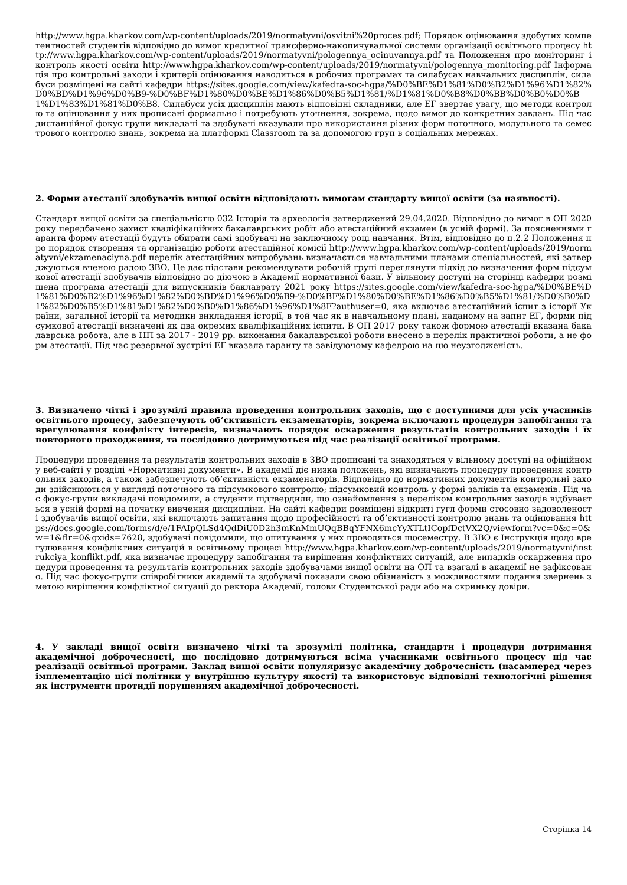http://www.hgpa.kharkov.com/wp-content/uploads/2019/normatyvni/osvitni%20proces.pdf; Порядок оцінювання здобутих компетентностей студентів відповідно до вимог кредитної трансферно-накопичувальної системи організації освітнього процесу http://www.hgpa.kharkov.com/wp-content/uploads/2019/normatyvni/pologennya_ocinuvannya.pdf та Положення про моніторинг і контроль якості освіти http://www.hgpa.kharkov.com/wp-content/uploads/2019/normatyvni/pologennya_monitoring.pdf Інформація про контрольні заходи і критерії оцінювання наводиться в робочих програмах та силабусах навчальних дисциплін, силабуси розміщені на сайті кафедри https://sites.google.com/view/kafedra-soc-hgpa/%D0%BE%D1%81%D0%B2%D1%96%D1%82%D0%BD%D1%96%D0%B9-%D0%BF%D1%80%D0%BE%D1%86%D0%B5%D1%81/%D1%81%D0%B8%D0%BB%D0%B0%D0%B1%D1%83%D1%81%D0%B8. Силабуси усіх дисциплін мають відповідні складники, але ЕГ звертає увагу, що методи контролю та оцінювання у них прописані формально і потребують уточнення, зокрема, щодо вимог до конкретних завдань. Під час дистанційної фокус групи викладачі та здобувачі вказували про використання різних форм поточного, модульного та семестрового контролю знань, зокрема на платформі Classroom та за допомогою груп в соціальних мережах.
2. Форми атестації здобувачів вищої освіти відповідають вимогам стандарту вищої освіти (за наявності).
Стандарт вищої освіти за спеціальністю 032 Історія та археологія затверджений 29.04.2020. Відповідно до вимог в ОП 2020 року передбачено захист кваліфікаційних бакалаврських робіт або атестаційний екзамен (в усній формі). За поясненнями гаранта форму атестації будуть обирати самі здобувачі на заключному році навчання. Втім, відповідно до п.2.2 Положення про порядок створення та організацію роботи атестаційної комісії http://www.hgpa.kharkov.com/wp-content/uploads/2019/normatyvni/ekzamenaciyna.pdf перелік атестаційних випробувань визначається навчальними планами спеціальностей, які затверджуються вченою радою ЗВО. Це дає підстави рекомендувати робочій групі переглянути підхід до визначення форм підсумкової атестації здобувачів відповідно до діючою в Академії нормативної бази. У вільному доступі на сторінці кафедри розміщена програма атестації для випускників баклаврату 2021 року https://sites.google.com/view/kafedra-soc-hgpa/%D0%BE%D1%81%D0%B2%D1%96%D1%82%D0%BD%D1%96%D0%B9-%D0%BF%D1%80%D0%BE%D1%86%D0%B5%D1%81/%D0%B0%D1%82%D0%B5%D1%81%D1%82%D0%B0%D1%86%D1%96%D1%8F?authuser=0, яка включає атестаційний іспит з історії України, загальної історії та методики викладання історії, в той час як в навчальному плані, наданому на запит ЕГ, форми підсумкової атестації визначені як два окремих кваліфікаційних іспити. В ОП 2017 року також формою атестації вказана бакалаврська робота, але в НП за 2017 - 2019 рр. виконання бакалаврської роботи внесено в перелік практичної роботи, а не форм атестації. Під час резервної зустрічі ЕГ вказала гаранту та завідуючому кафедрою на цю неузгодженість.
3. Визначено чіткі і зрозумілі правила проведення контрольних заходів, що є доступними для усіх учасників освітнього процесу, забезпечують об’єктивність екзаменаторів, зокрема включають процедури запобігання та врегулювання конфлікту інтересів, визначають порядок оскарження результатів контрольних заходів і їх повторного проходження, та послідовно дотримуються під час реалізації освітньої програми.
Процедури проведення та результатів контрольних заходів в ЗВО прописані та знаходяться у вільному доступі на офіційному веб-сайті у розділі «Нормативні документи». В академії діє низка положень, які визначають процедуру проведення контрольних заходів, а також забезпечують об’єктивність екзаменаторів. Відповідно до нормативних документів контрольні заходи здійснюються у вигляді поточного та підсумкового контролю; підсумковий контроль у формі заліків та екзаменів. Під час фокус-групи викладачі повідомили, а студенти підтвердили, що ознайомлення з переліком контрольних заходів відбувається в усній формі на початку вивчення дисципліни. На сайті кафедри розміщені відкриті гугл форми стосовно задоволеності здобувачів вищої освіти, які включають запитання щодо професійності та об’єктивності контролю знань та оцінювання https://docs.google.com/forms/d/e/1FAIpQLSd4QdDiU0D2h3mKnMmUQqBBqYFNX6mcYyXTLtICopfDctVX2Q/viewform?vc=0&c=0&w=1&flr=0&gxids=7628, здобувачі повідомили, що опитування у них проводяться щосеместру. В ЗВО є Інструкція щодо врегулювання конфліктних ситуацій в освітньому процесі http://www.hgpa.kharkov.com/wp-content/uploads/2019/normatyvni/instrukciya_konflikt.pdf, яка визначає процедуру запобігання та вирішення конфліктних ситуацій, але випадків оскарження процедури проведення та результатів контрольних заходів здобувачами вищої освіти на ОП та взагалі в академії не зафіксовано. Під час фокус-групи співробітники академії та здобувачі показали свою обізнаність з можливостями подання звернень з метою вирішення конфліктної ситуації до ректора Академії, голови Студентської ради або на скриньку довіри.
4. У закладі вищої освіти визначено чіткі та зрозумілі політика, стандарти і процедури дотримання академічної доброчесності, що послідовно дотримуються всіма учасниками освітнього процесу під час реалізації освітньої програми. Заклад вищої освіти популяризує академічну доброчесність (насамперед через імплементацію цієї політики у внутрішню культуру якості) та використовує відповідні технологічні рішення як інструменти протидії порушенням академічної доброчесності.
Сторінка 14